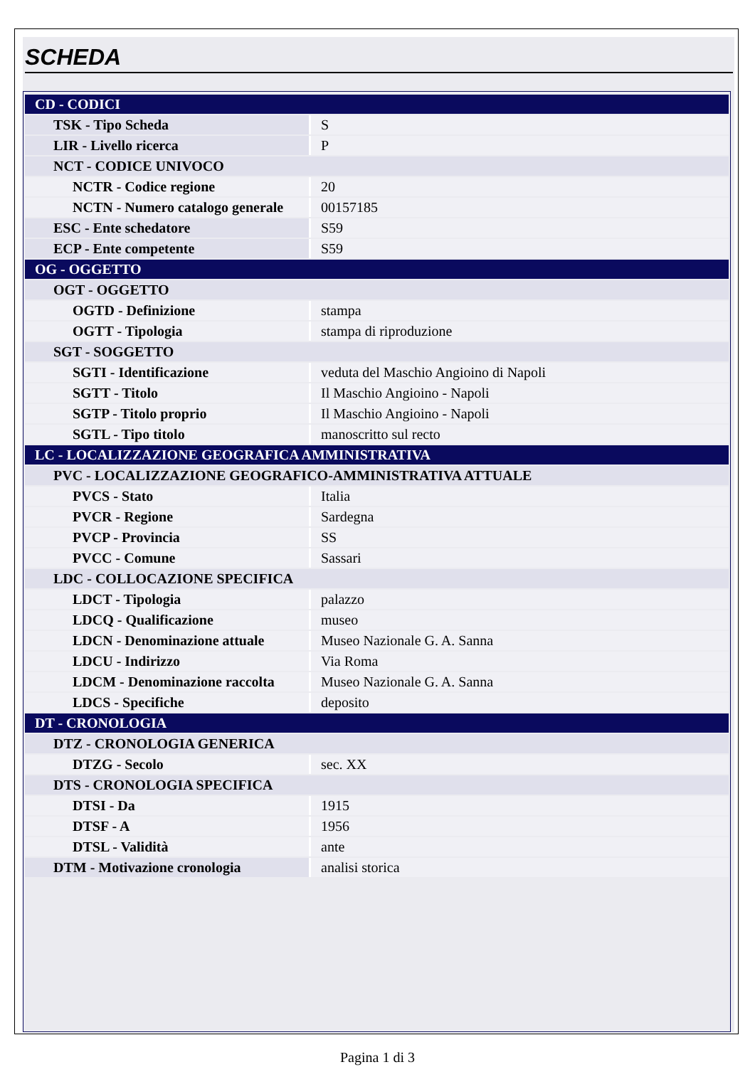SCHEDA
| CD - CODICI | |
| TSK - Tipo Scheda | S |
| LIR - Livello ricerca | P |
| NCT - CODICE UNIVOCO | |
| NCTR - Codice regione | 20 |
| NCTN - Numero catalogo generale | 00157185 |
| ESC - Ente schedatore | S59 |
| ECP - Ente competente | S59 |
| OG - OGGETTO | |
| OGT - OGGETTO | |
| OGTD - Definizione | stampa |
| OGTT - Tipologia | stampa di riproduzione |
| SGT - SOGGETTO | |
| SGTI - Identificazione | veduta del Maschio Angioino di Napoli |
| SGTT - Titolo | Il Maschio Angioino - Napoli |
| SGTP - Titolo proprio | Il Maschio Angioino - Napoli |
| SGTL - Tipo titolo | manoscritto sul recto |
| LC - LOCALIZZAZIONE GEOGRAFICA AMMINISTRATIVA | |
| PVC - LOCALIZZAZIONE GEOGRAFICO-AMMINISTRATIVA ATTUALE | |
| PVCS - Stato | Italia |
| PVCR - Regione | Sardegna |
| PVCP - Provincia | SS |
| PVCC - Comune | Sassari |
| LDC - COLLOCAZIONE SPECIFICA | |
| LDCT - Tipologia | palazzo |
| LDCQ - Qualificazione | museo |
| LDCN - Denominazione attuale | Museo Nazionale G. A. Sanna |
| LDCU - Indirizzo | Via Roma |
| LDCM - Denominazione raccolta | Museo Nazionale G. A. Sanna |
| LDCS - Specifiche | deposito |
| DT - CRONOLOGIA | |
| DTZ - CRONOLOGIA GENERICA | |
| DTZG - Secolo | sec. XX |
| DTS - CRONOLOGIA SPECIFICA | |
| DTSI - Da | 1915 |
| DTSF - A | 1956 |
| DTSL - Validità | ante |
| DTM - Motivazione cronologia | analisi storica |
Pagina 1 di 3